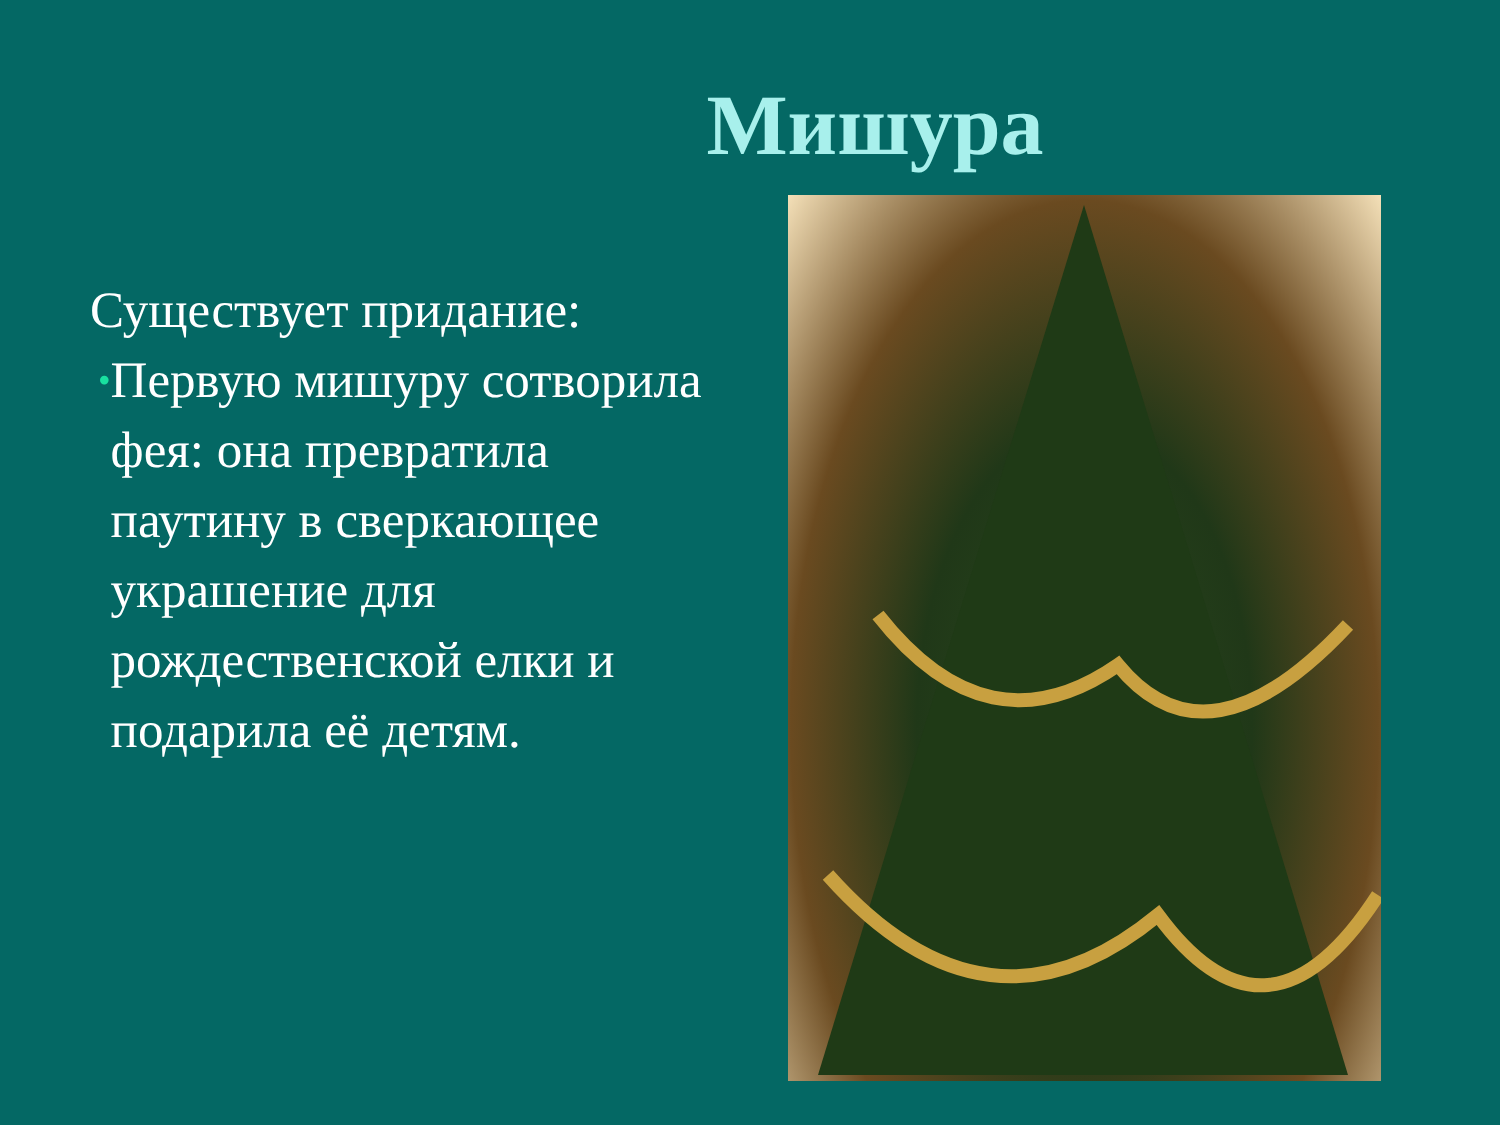Мишура
Существует придание:
•
Первую мишуру сотворила фея: она превратила паутину в сверкающее украшение для рождественской елки и подарила её детям.